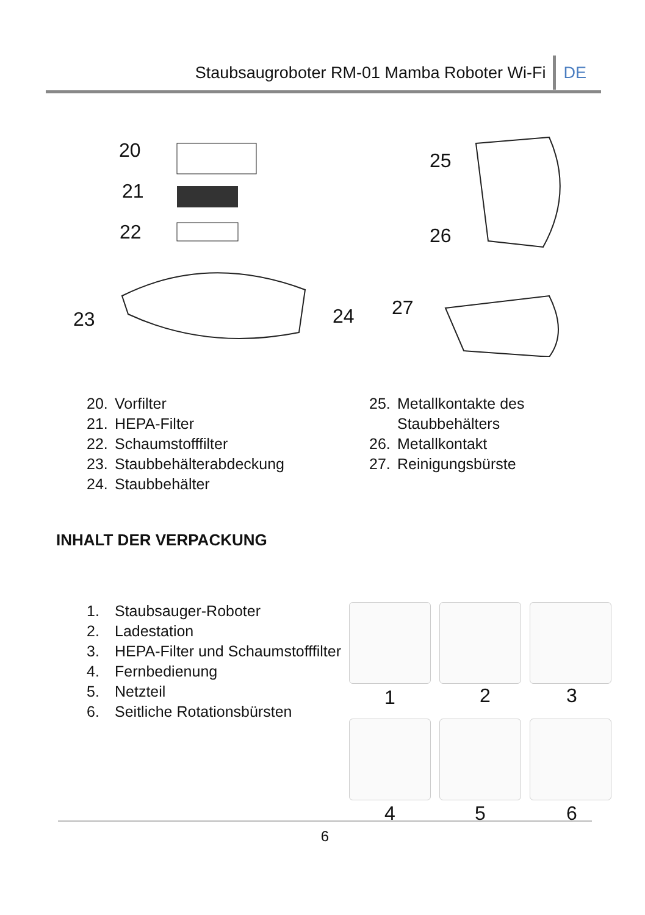Staubsaugroboter RM-01 Mamba Roboter Wi-Fi
DE
20
21
22
23 24
25
26
27
20. Vorfilter
21. HEPA-Filter
22. Schaumstofffilter
23. Staubbehälterabdeckung
24. Staubbehälter
25. Metallkontakte des
Staubbehälters
26. Metallkontakt
27. Reinigungsbürste
INHALT DER VERPACKUNG
1. Staubsauger-Roboter
2. Ladestation
3. HEPA-Filter und Schaumstofffilter
4. Fernbedienung
5. Netzteil
6. Seitliche Rotationsbürsten
1 2 3
4 5 6
6